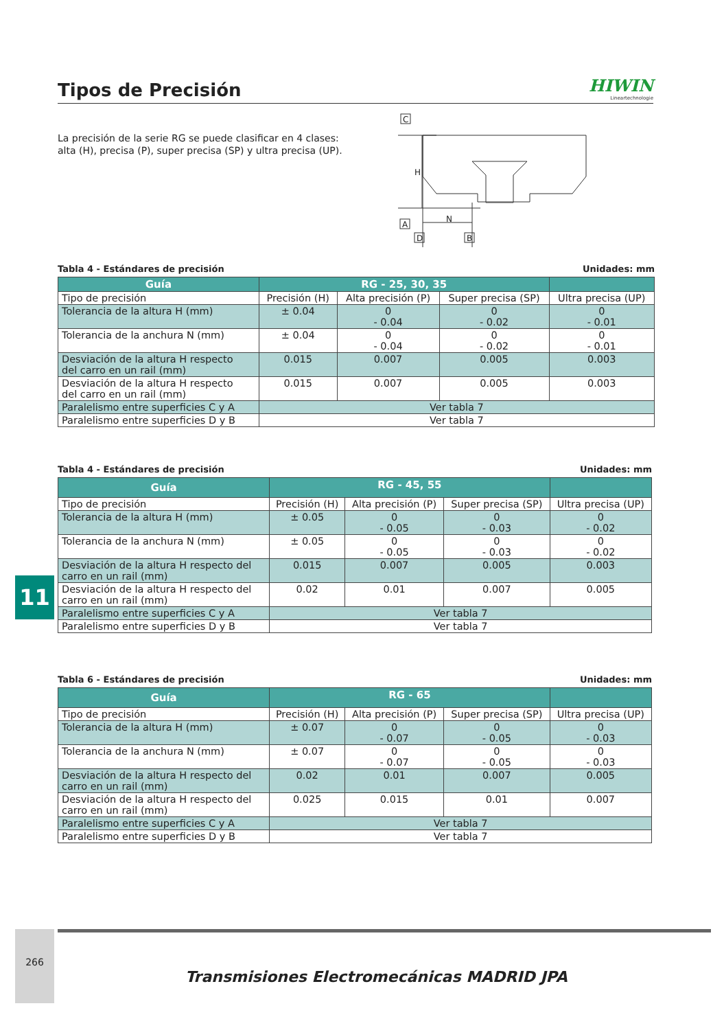Tipos de Precisión
HIWIN
Lineartechnologie
La precisión de la serie RG se puede clasificar en 4 clases:
alta (H), precisa (P), super precisa (SP) y ultra precisa (UP).
C
A
D
B
N
H
Tabla 4 - Estándares de precisión Unidades: mm
| Guía | RG - 25, 30, 35 | | | |
| --- | --- | --- | --- | --- |
| Tipo de precisión | Precisión (H) | Alta precisión (P) | Super precisa (SP) | Ultra precisa (UP) |
| Tolerancia de la altura H (mm) | ± 0.04 | 0 - 0.04 | 0 - 0.02 | 0 - 0.01 |
| Tolerancia de la anchura N (mm) | ± 0.04 | 0 - 0.04 | 0 - 0.02 | 0 - 0.01 |
| Desviación de la altura H respecto del carro en un rail (mm) | 0.015 | 0.007 | 0.005 | 0.003 |
| Desviación de la altura H respecto del carro en un rail (mm) | 0.015 | 0.007 | 0.005 | 0.003 |
| Paralelismo entre superficies C y A | Ver tabla 7 | | | |
| Paralelismo entre superficies D y B | Ver tabla 7 | | | |
Tabla 4 - Estándares de precisión Unidades: mm
| Guía | RG - 45, 55 | | | |
| --- | --- | --- | --- | --- |
| Tipo de precisión | Precisión (H) | Alta precisión (P) | Super precisa (SP) | Ultra precisa (UP) |
| Tolerancia de la altura H (mm) | ± 0.05 | 0 - 0.05 | 0 - 0.03 | 0 - 0.02 |
| Tolerancia de la anchura N (mm) | ± 0.05 | 0 - 0.05 | 0 - 0.03 | 0 - 0.02 |
| Desviación de la altura H respecto del carro en un rail (mm) | 0.015 | 0.007 | 0.005 | 0.003 |
| Desviación de la altura H respecto del carro en un rail (mm) | 0.02 | 0.01 | 0.007 | 0.005 |
| Paralelismo entre superficies C y A | Ver tabla 7 | | | |
| Paralelismo entre superficies D y B | Ver tabla 7 | | | |
Tabla 6 - Estándares de precisión Unidades: mm
| Guía | RG - 65 | | | |
| --- | --- | --- | --- | --- |
| Tipo de precisión | Precisión (H) | Alta precisión (P) | Super precisa (SP) | Ultra precisa (UP) |
| Tolerancia de la altura H (mm) | ± 0.07 | 0 - 0.07 | 0 - 0.05 | 0 - 0.03 |
| Tolerancia de la anchura N (mm) | ± 0.07 | 0 - 0.07 | 0 - 0.05 | 0 - 0.03 |
| Desviación de la altura H respecto del carro en un rail (mm) | 0.02 | 0.01 | 0.007 | 0.005 |
| Desviación de la altura H respecto del carro en un rail (mm) | 0.025 | 0.015 | 0.01 | 0.007 |
| Paralelismo entre superficies C y A | Ver tabla 7 | | | |
| Paralelismo entre superficies D y B | Ver tabla 7 | | | |
11
266
Transmisiones Electromecánicas MADRID JPA